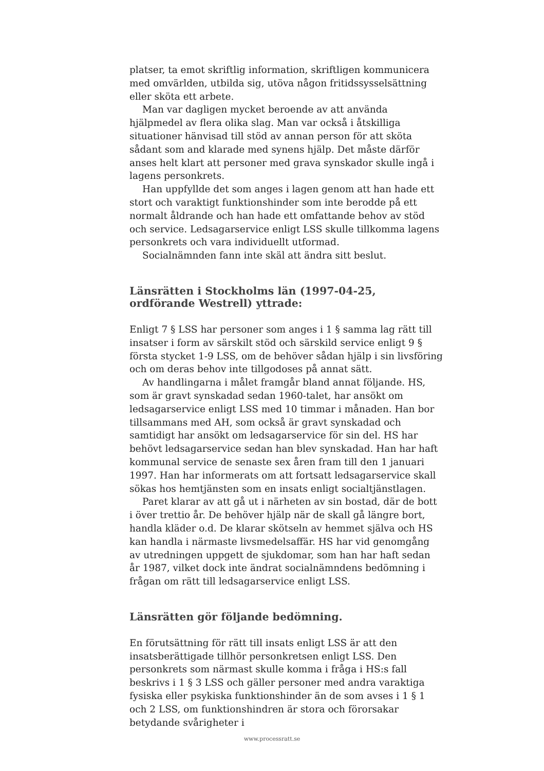platser, ta emot skriftlig information, skriftligen kommunicera med omvärlden, utbilda sig, utöva någon fritidssysselsättning eller sköta ett arbete.
Man var dagligen mycket beroende av att använda hjälpmedel av flera olika slag. Man var också i åtskilliga situationer hänvisad till stöd av annan person för att sköta sådant som and klarade med synens hjälp. Det måste därför anses helt klart att personer med grava synskador skulle ingå i lagens personkrets.
Han uppfyllde det som anges i lagen genom att han hade ett stort och varaktigt funktionshinder som inte berodde på ett normalt åldrande och han hade ett omfattande behov av stöd och service. Ledsagarservice enligt LSS skulle tillkomma lagens personkrets och vara individuellt utformad.
Socialnämnden fann inte skäl att ändra sitt beslut.
Länsrätten i Stockholms län (1997-04-25, ordförande Westrell) yttrade:
Enligt 7 § LSS har personer som anges i 1 § samma lag rätt till insatser i form av särskilt stöd och särskild service enligt 9 § första stycket 1-9 LSS, om de behöver sådan hjälp i sin livsföring och om deras behov inte tillgodoses på annat sätt.
Av handlingarna i målet framgår bland annat följande. HS, som är gravt synskadad sedan 1960-talet, har ansökt om ledsagarservice enligt LSS med 10 timmar i månaden. Han bor tillsammans med AH, som också är gravt synskadad och samtidigt har ansökt om ledsagarservice för sin del. HS har behövt ledsagarservice sedan han blev synskadad. Han har haft kommunal service de senaste sex åren fram till den 1 januari 1997. Han har informerats om att fortsatt ledsagarservice skall sökas hos hemtjänsten som en insats enligt socialtjänstlagen.
Paret klarar av att gå ut i närheten av sin bostad, där de bott i över trettio år. De behöver hjälp när de skall gå längre bort, handla kläder o.d. De klarar skötseln av hemmet själva och HS kan handla i närmaste livsmedelsaffär. HS har vid genomgång av utredningen uppgett de sjukdomar, som han har haft sedan år 1987, vilket dock inte ändrat socialnämndens bedömning i frågan om rätt till ledsagarservice enligt LSS.
Länsrätten gör följande bedömning.
En förutsättning för rätt till insats enligt LSS är att den insatsberättigade tillhör personkretsen enligt LSS. Den personkrets som närmast skulle komma i fråga i HS:s fall beskrivs i 1 § 3 LSS och gäller personer med andra varaktiga fysiska eller psykiska funktionshinder än de som avses i 1 § 1 och 2 LSS, om funktionshindren är stora och förorsakar betydande svårigheter i
www.processratt.se